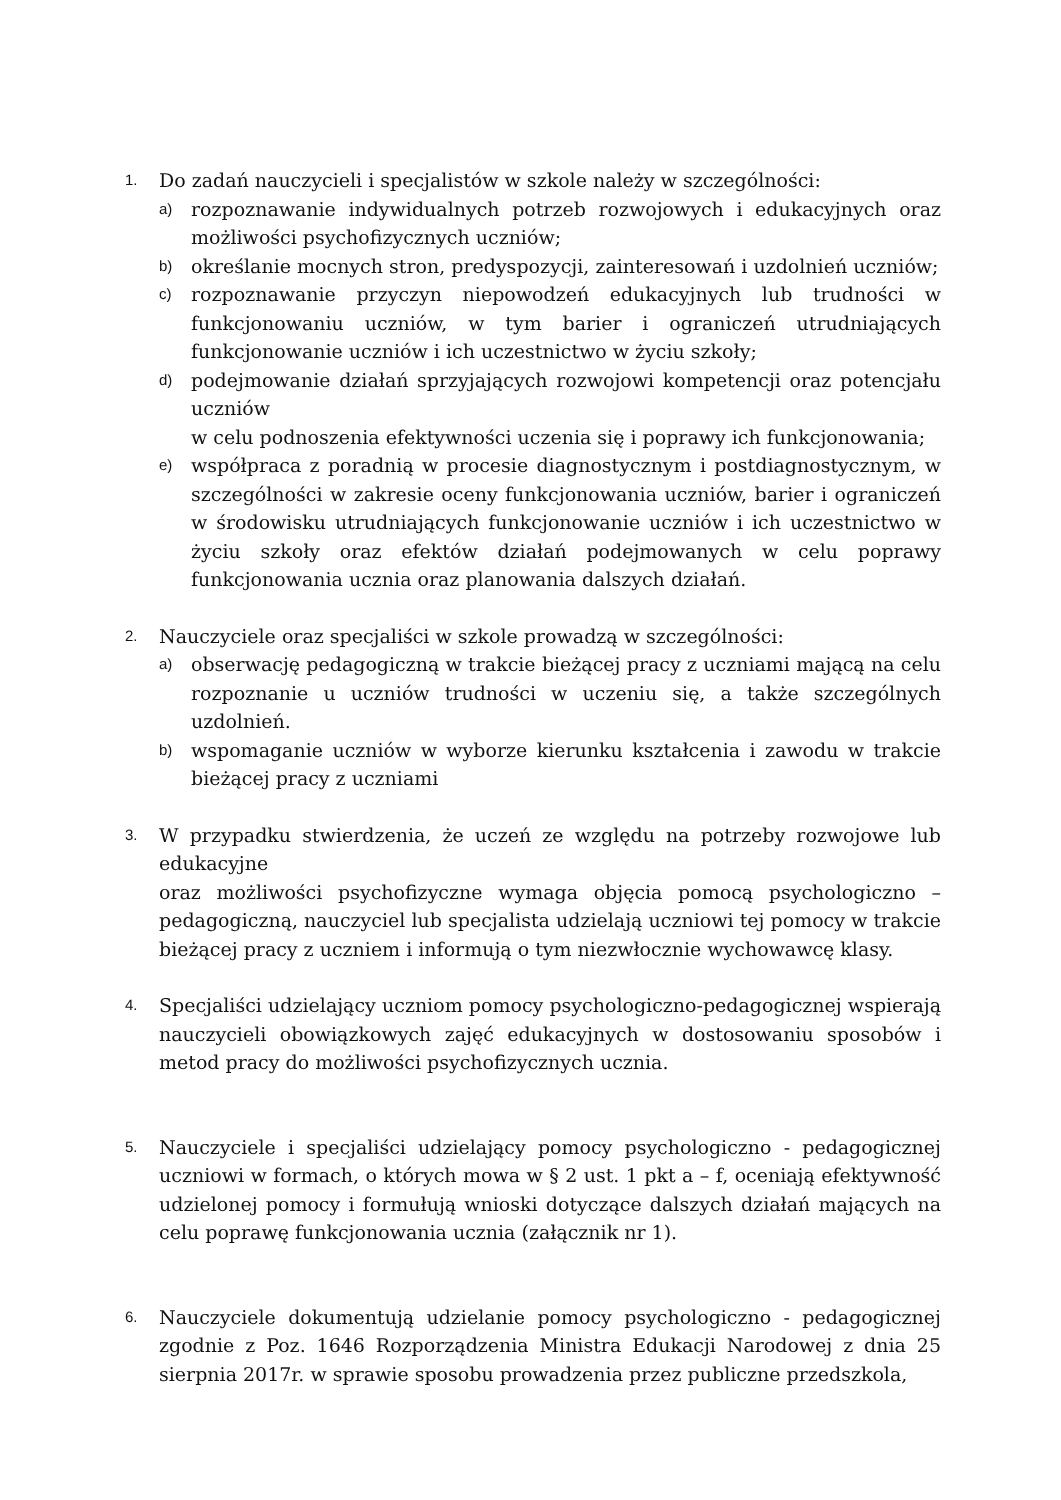1.
Do zadań nauczycieli i specjalistów w szkole należy w szczególności:
a)
rozpoznawanie indywidualnych potrzeb rozwojowych i edukacyjnych oraz możliwości psychofizycznych uczniów;
b)
określanie mocnych stron, predyspozycji, zainteresowań i uzdolnień uczniów;
c)
rozpoznawanie przyczyn niepowodzeń edukacyjnych lub trudności w funkcjonowaniu uczniów, w tym barier i ograniczeń utrudniających funkcjonowanie uczniów i ich uczestnictwo w życiu szkoły;
d)
podejmowanie działań sprzyjających rozwojowi kompetencji oraz potencjału uczniów
w celu podnoszenia efektywności uczenia się i poprawy ich funkcjonowania;
e)
współpraca z poradnią w procesie diagnostycznym i postdiagnostycznym, w szczególności w zakresie oceny funkcjonowania uczniów, barier i ograniczeń w środowisku utrudniających funkcjonowanie uczniów i ich uczestnictwo w życiu szkoły oraz efektów działań podejmowanych w celu poprawy funkcjonowania ucznia oraz planowania dalszych działań.
2.
Nauczyciele oraz specjaliści w szkole prowadzą w szczególności:
a)
obserwację pedagogiczną w trakcie bieżącej pracy z uczniami mającą na celu rozpoznanie u uczniów trudności w uczeniu się, a także szczególnych uzdolnień.
b)
wspomaganie uczniów w wyborze kierunku kształcenia i zawodu w trakcie bieżącej pracy z uczniami
3.
W przypadku stwierdzenia, że uczeń ze względu na potrzeby rozwojowe lub edukacyjne
oraz możliwości psychofizyczne wymaga objęcia pomocą psychologiczno – pedagogiczną, nauczyciel lub specjalista udzielają uczniowi tej pomocy w trakcie bieżącej pracy z uczniem i informują o tym niezwłocznie wychowawcę klasy.
4.
Specjaliści udzielający uczniom pomocy psychologiczno-pedagogicznej wspierają nauczycieli obowiązkowych zajęć edukacyjnych w dostosowaniu sposobów i metod pracy do możliwości psychofizycznych ucznia.
5.
Nauczyciele i specjaliści udzielający pomocy psychologiczno - pedagogicznej uczniowi w formach, o których mowa w § 2 ust. 1 pkt a – f, oceniają efektywność udzielonej pomocy i formułują wnioski dotyczące dalszych działań mających na celu poprawę funkcjonowania ucznia (załącznik nr 1).
6.
Nauczyciele dokumentują udzielanie pomocy psychologiczno - pedagogicznej zgodnie z Poz. 1646 Rozporządzenia Ministra Edukacji Narodowej z dnia 25 sierpnia 2017r. w sprawie sposobu prowadzenia przez publiczne przedszkola,